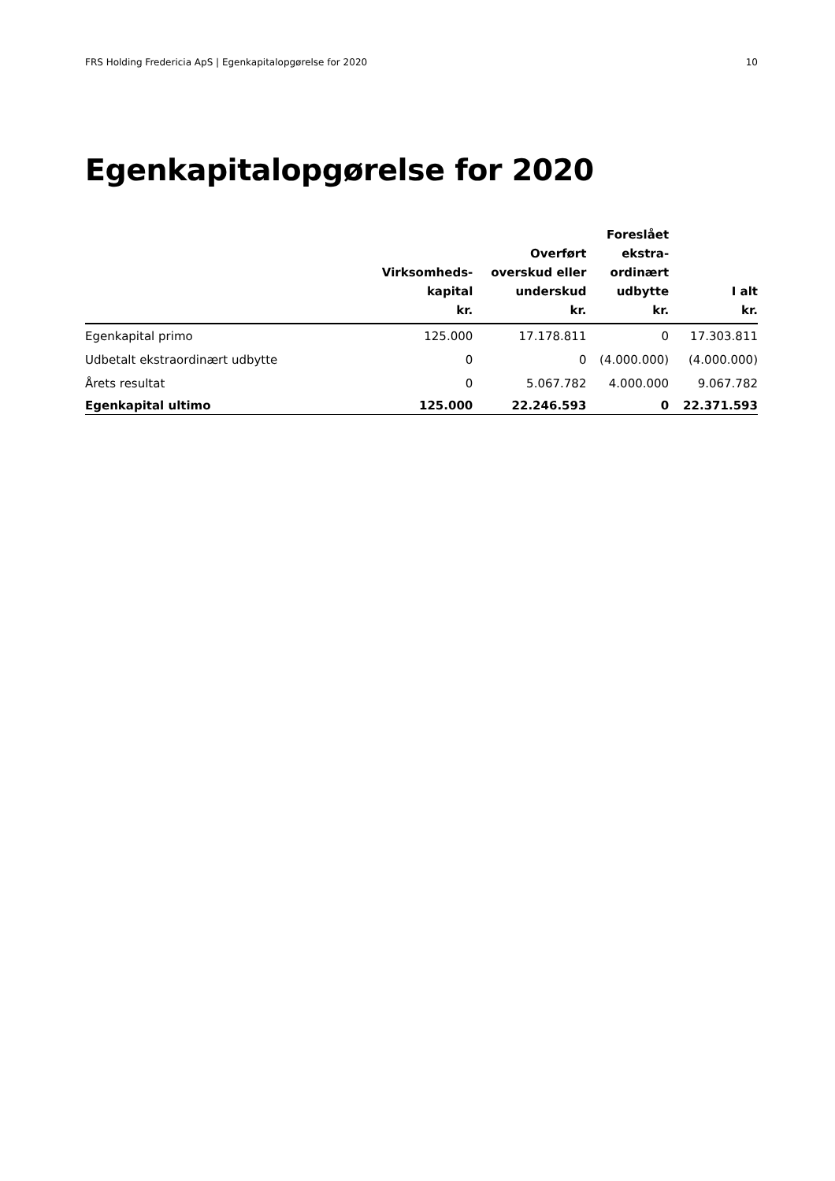FRS Holding Fredericia ApS | Egenkapitalopgørelse for 2020 10
Egenkapitalopgørelse for 2020
| | Virksomheds- kapital kr. | Overført overskud eller underskud kr. | Foreslået ekstra- ordinært udbytte kr. | I alt kr. |
| --- | --- | --- | --- | --- |
| Egenkapital primo | 125.000 | 17.178.811 | 0 | 17.303.811 |
| Udbetalt ekstraordinært udbytte | 0 | 0 | (4.000.000) | (4.000.000) |
| Årets resultat | 0 | 5.067.782 | 4.000.000 | 9.067.782 |
| Egenkapital ultimo | 125.000 | 22.246.593 | 0 | 22.371.593 |